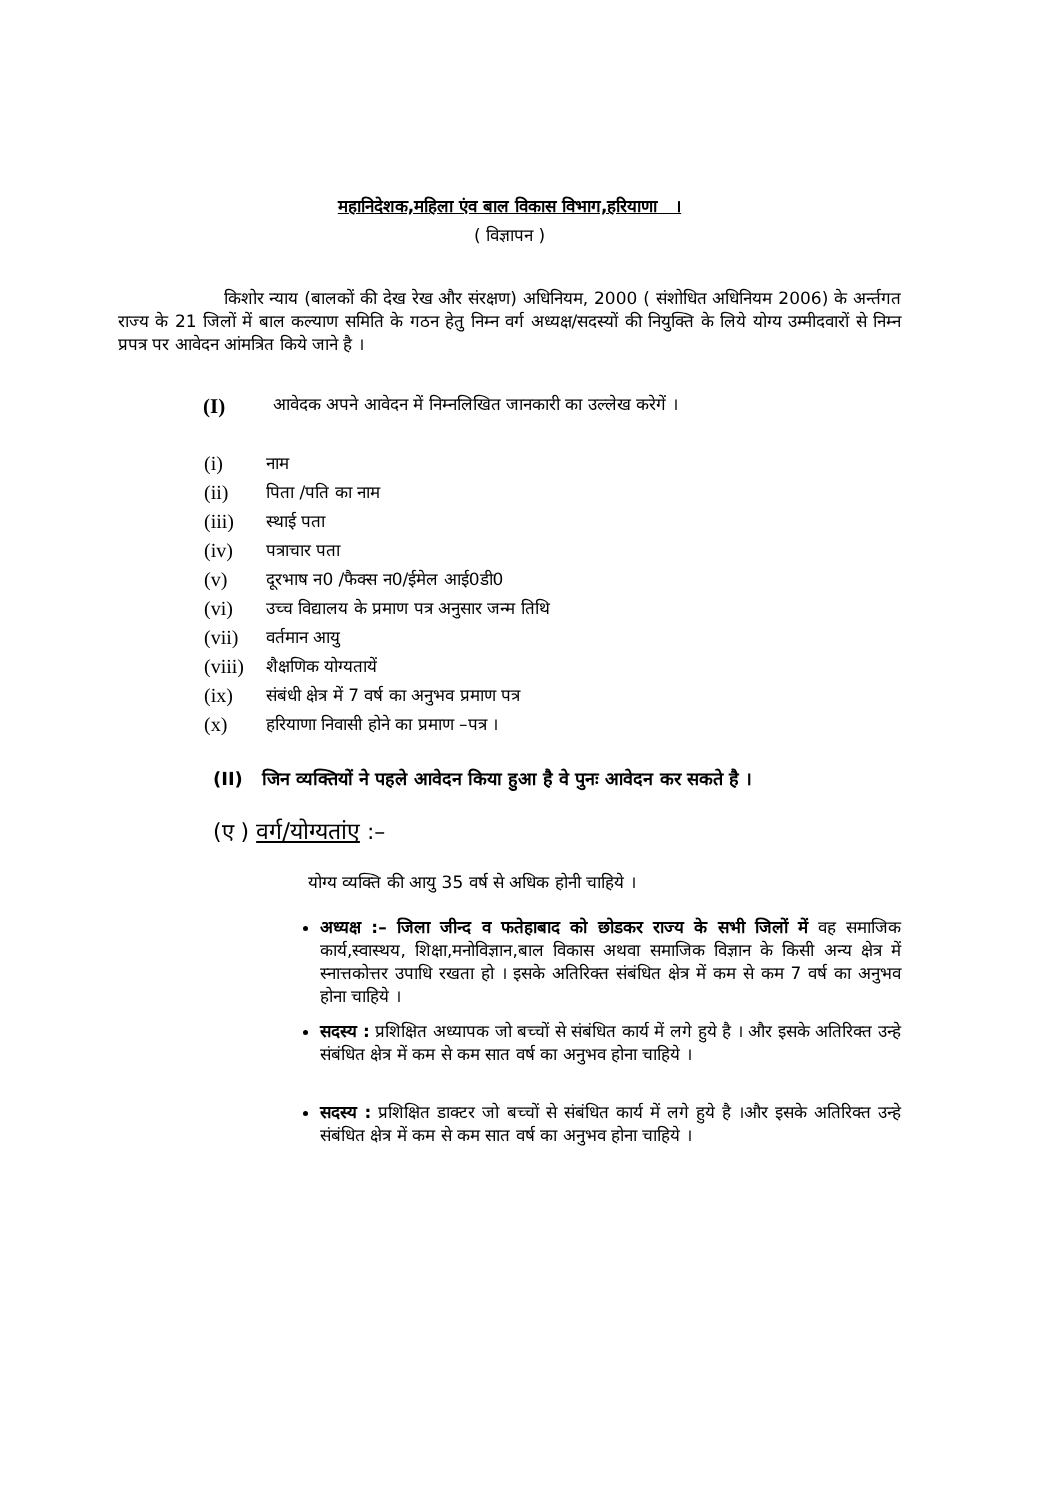महानिदेशक,महिला एंव बाल विकास विभाग,हरियाणा ।
( विज्ञापन )
किशोर न्याय (बालकों की देख रेख और संरक्षण) अधिनियम, 2000 ( संशोधित अधिनियम 2006) के अर्न्तगत राज्य के 21 जिलों में बाल कल्याण समिति के गठन हेतु निम्न वर्ग अध्यक्ष/सदस्यों की नियुक्ति के लिये योग्य उम्मीदवारों से निम्न प्रपत्र पर आवेदन आंमत्रित किये जाने है ।
(I) आवेदक अपने आवेदन में निम्नलिखित जानकारी का उल्लेख करेगें ।
(i) नाम
(ii) पिता /पति का नाम
(iii) स्थाई पता
(iv) पत्राचार पता
(v) दूरभाष न0 /फैक्स न0/ईमेल आई0डी0
(vi) उच्च विद्यालय के प्रमाण पत्र अनुसार जन्म तिथि
(vii) वर्तमान आयु
(viii) शैक्षणिक योग्यतायें
(ix) संबंधी क्षेत्र में 7 वर्ष का अनुभव प्रमाण पत्र
(x) हरियाणा निवासी होने का प्रमाण –पत्र ।
(II) जिन व्यक्तियों ने पहले आवेदन किया हुआ है वे पुनः आवेदन कर सकते है ।
(ए ) वर्ग/योग्यतांए :–
योग्य व्यक्ति की आयु 35 वर्ष से अधिक होनी चाहिये ।
अध्यक्ष :– जिला जीन्द व फतेहाबाद को छोडकर राज्य के सभी जिलों में वह समाजिक कार्य,स्वास्थय, शिक्षा,मनोविज्ञान,बाल विकास अथवा समाजिक विज्ञान के किसी अन्य क्षेत्र में स्नात्तकोत्तर उपाधि रखता हो । इसके अतिरिक्त संबंधित क्षेत्र में कम से कम 7 वर्ष का अनुभव होना चाहिये ।
सदस्य : प्रशिक्षित अध्यापक जो बच्चों से संबंधित कार्य में लगे हुये है । और इसके अतिरिक्त उन्हे संबंधित क्षेत्र में कम से कम सात वर्ष का अनुभव होना चाहिये ।
सदस्य : प्रशिक्षित डाक्टर जो बच्चों से संबंधित कार्य में लगे हुये है ।और इसके अतिरिक्त उन्हे संबंधित क्षेत्र में कम से कम सात वर्ष का अनुभव होना चाहिये ।